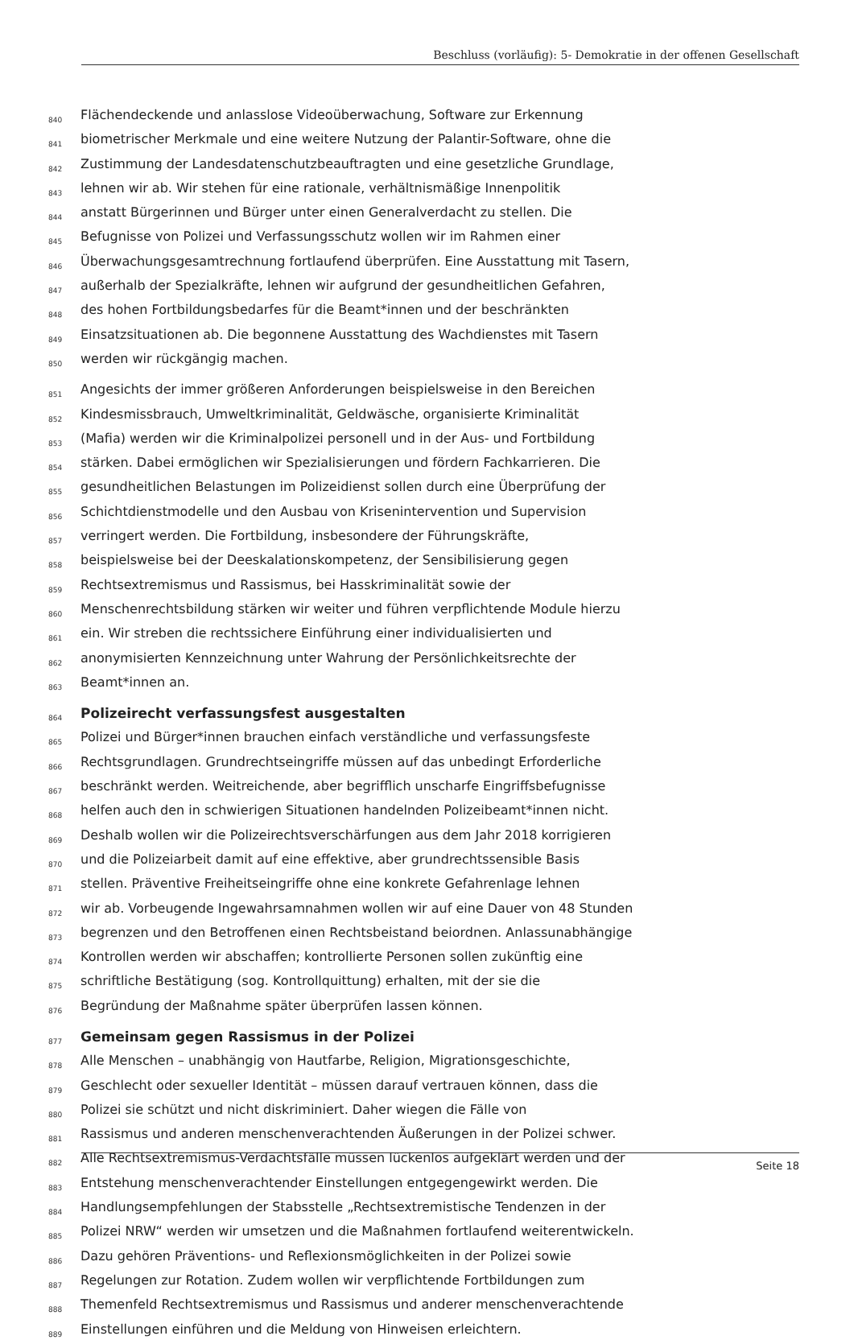Beschluss (vorläufig): 5- Demokratie in der offenen Gesellschaft
840 Flächendeckende und anlasslose Videoüberwachung, Software zur Erkennung
841 biometrischer Merkmale und eine weitere Nutzung der Palantir-Software, ohne die
842 Zustimmung der Landesdatenschutzbeauftragten und eine gesetzliche Grundlage,
843 lehnen wir ab. Wir stehen für eine rationale, verhältnismäßige Innenpolitik
844 anstatt Bürgerinnen und Bürger unter einen Generalverdacht zu stellen. Die
845 Befugnisse von Polizei und Verfassungsschutz wollen wir im Rahmen einer
846 Überwachungsgesamtrechnung fortlaufend überprüfen. Eine Ausstattung mit Tasern,
847 außerhalb der Spezialkräfte, lehnen wir aufgrund der gesundheitlichen Gefahren,
848 des hohen Fortbildungsbedarfes für die Beamt*innen und der beschränkten
849 Einsatzsituationen ab. Die begonnene Ausstattung des Wachdienstes mit Tasern
850 werden wir rückgängig machen.
851 Angesichts der immer größeren Anforderungen beispielsweise in den Bereichen
852 Kindesmissbrauch, Umweltkriminalität, Geldwäsche, organisierte Kriminalität
853 (Mafia) werden wir die Kriminalpolizei personell und in der Aus- und Fortbildung
854 stärken. Dabei ermöglichen wir Spezialisierungen und fördern Fachkarrieren. Die
855 gesundheitlichen Belastungen im Polizeidienst sollen durch eine Überprüfung der
856 Schichtdienstmodelle und den Ausbau von Krisenintervention und Supervision
857 verringert werden. Die Fortbildung, insbesondere der Führungskräfte,
858 beispielsweise bei der Deeskalationskompetenz, der Sensibilisierung gegen
859 Rechtsextremismus und Rassismus, bei Hasskriminalität sowie der
860 Menschenrechtsbildung stärken wir weiter und führen verpflichtende Module hierzu
861 ein. Wir streben die rechtssichere Einführung einer individualisierten und
862 anonymisierten Kennzeichnung unter Wahrung der Persönlichkeitsrechte der
863 Beamt*innen an.
864 Polizeirecht verfassungsfest ausgestalten
865 Polizei und Bürger*innen brauchen einfach verständliche und verfassungsfeste
866 Rechtsgrundlagen. Grundrechtseingriffe müssen auf das unbedingt Erforderliche
867 beschränkt werden. Weitreichende, aber begrifflich unscharfe Eingriffsbefugnisse
868 helfen auch den in schwierigen Situationen handelnden Polizeibeamt*innen nicht.
869 Deshalb wollen wir die Polizeirechtsverschärfungen aus dem Jahr 2018 korrigieren
870 und die Polizeiarbeit damit auf eine effektive, aber grundrechtssensible Basis
871 stellen. Präventive Freiheitseingriffe ohne eine konkrete Gefahrenlage lehnen
872 wir ab. Vorbeugende Ingewahrsamnahmen wollen wir auf eine Dauer von 48 Stunden
873 begrenzen und den Betroffenen einen Rechtsbeistand beiordnen. Anlassunabhängige
874 Kontrollen werden wir abschaffen; kontrollierte Personen sollen zukünftig eine
875 schriftliche Bestätigung (sog. Kontrollquittung) erhalten, mit der sie die
876 Begründung der Maßnahme später überprüfen lassen können.
877 Gemeinsam gegen Rassismus in der Polizei
878 Alle Menschen – unabhängig von Hautfarbe, Religion, Migrationsgeschichte,
879 Geschlecht oder sexueller Identität – müssen darauf vertrauen können, dass die
880 Polizei sie schützt und nicht diskriminiert. Daher wiegen die Fälle von
881 Rassismus und anderen menschenverachtenden Äußerungen in der Polizei schwer.
882 Alle Rechtsextremismus-Verdachtsfälle müssen lückenlos aufgeklärt werden und der
883 Entstehung menschenverachtender Einstellungen entgegengewirkt werden. Die
884 Handlungsempfehlungen der Stabsstelle „Rechtsextremistische Tendenzen in der
885 Polizei NRW“ werden wir umsetzen und die Maßnahmen fortlaufend weiterentwickeln.
886 Dazu gehören Präventions- und Reflexionsmöglichkeiten in der Polizei sowie
887 Regelungen zur Rotation. Zudem wollen wir verpflichtende Fortbildungen zum
888 Themenfeld Rechtsextremismus und Rassismus und anderer menschenverachtende
889 Einstellungen einführen und die Meldung von Hinweisen erleichtern.
Seite 18